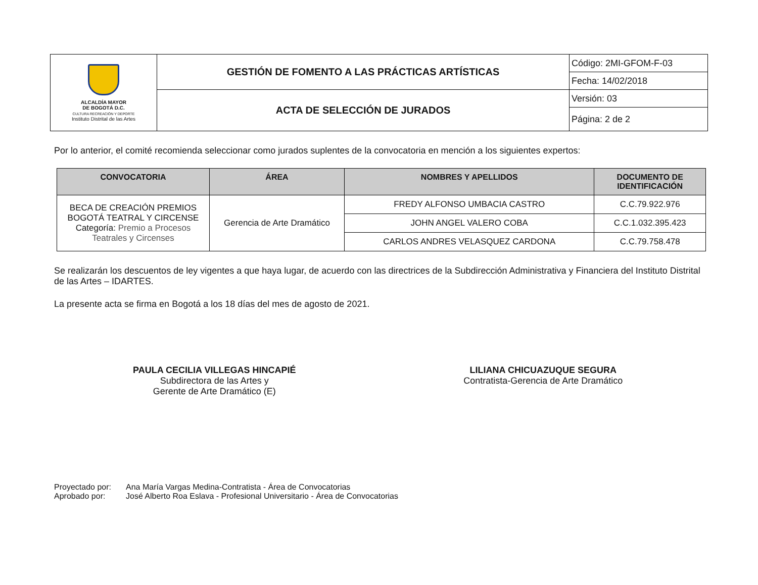| ALCALDÍA MAYOR DE BOGOTÁ D.C. CULTURA RECREACIÓN Y DEPORTE Instituto Distrital de las Artes | GESTIÓN DE FOMENTO A LAS PRÁCTICAS ARTÍSTICAS | Código: 2MI-GFOM-F-03 |
| | | Fecha: 14/02/2018 |
| | ACTA DE SELECCIÓN DE JURADOS | Versión: 03 |
| | | Página: 2 de 2 |
Por lo anterior, el comité recomienda seleccionar como jurados suplentes de la convocatoria en mención a los siguientes expertos:
| CONVOCATORIA | ÁREA | NOMBRES Y APELLIDOS | DOCUMENTO DE IDENTIFICACIÓN |
| --- | --- | --- | --- |
| BECA DE CREACIÓN PREMIOS BOGOTÁ TEATRAL Y CIRCENSE Categoría: Premio a Procesos Teatrales y Circenses | Gerencia de Arte Dramático | FREDY ALFONSO UMBACIA CASTRO | C.C.79.922.976 |
| | | JOHN ANGEL VALERO COBA | C.C.1.032.395.423 |
| | | CARLOS ANDRES VELASQUEZ CARDONA | C.C.79.758.478 |
Se realizarán los descuentos de ley vigentes a que haya lugar, de acuerdo con las directrices de la Subdirección Administrativa y Financiera del Instituto Distrital de las Artes – IDARTES.
La presente acta se firma en Bogotá a los 18 días del mes de agosto de 2021.
PAULA CECILIA VILLEGAS HINCAPIÉ
Subdirectora de las Artes y
Gerente de Arte Dramático (E)
LILIANA CHICUAZUQUE SEGURA
Contratista-Gerencia de Arte Dramático
Proyectado por: Ana María Vargas Medina-Contratista - Área de Convocatorias
Aprobado por: José Alberto Roa Eslava - Profesional Universitario - Área de Convocatorias